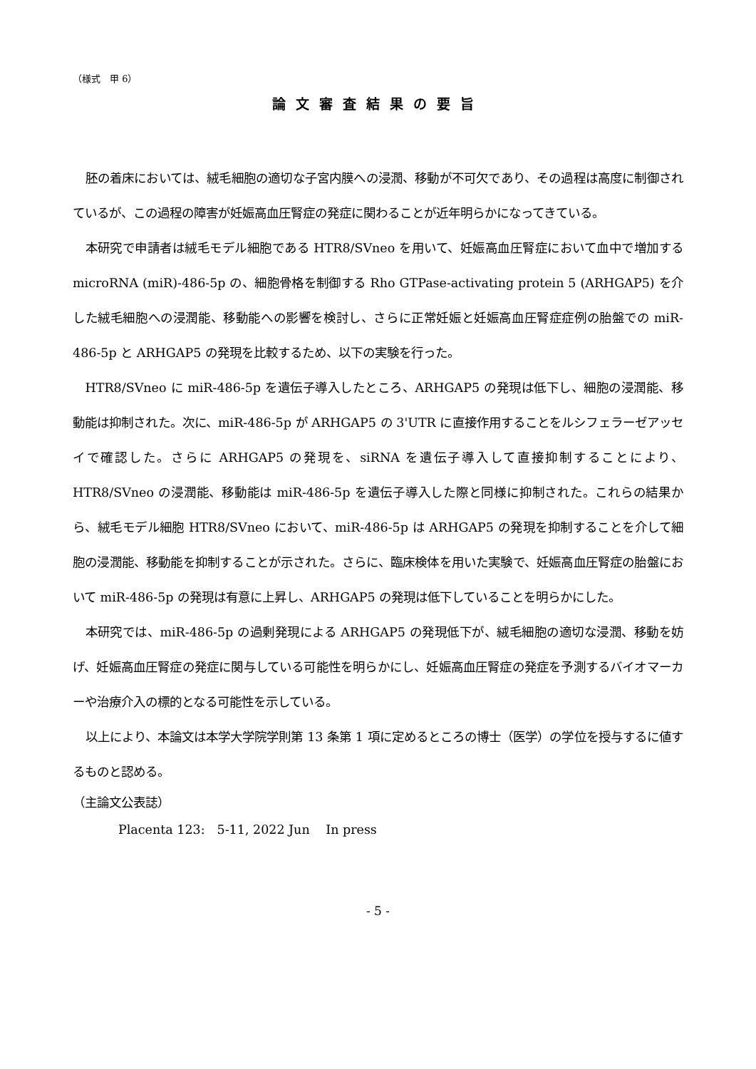（様式　甲 6）
論文審査結果の要旨
胚の着床においては、絨毛細胞の適切な子宮内膜への浸潤、移動が不可欠であり、その過程は高度に制御されているが、この過程の障害が妊娠高血圧腎症の発症に関わることが近年明らかになってきている。
本研究で申請者は絨毛モデル細胞である HTR8/SVneo を用いて、妊娠高血圧腎症において血中で増加する microRNA (miR)-486-5p の、細胞骨格を制御する Rho GTPase-activating protein 5 (ARHGAP5) を介した絨毛細胞への浸潤能、移動能への影響を検討し、さらに正常妊娠と妊娠高血圧腎症症例の胎盤での miR-486-5p と ARHGAP5 の発現を比較するため、以下の実験を行った。
HTR8/SVneo に miR-486-5p を遺伝子導入したところ、ARHGAP5 の発現は低下し、細胞の浸潤能、移動能は抑制された。次に、miR-486-5p が ARHGAP5 の 3'UTR に直接作用することをルシフェラーゼアッセイで確認した。さらに ARHGAP5 の発現を、siRNA を遺伝子導入して直接抑制することにより、HTR8/SVneo の浸潤能、移動能は miR-486-5p を遺伝子導入した際と同様に抑制された。これらの結果から、絨毛モデル細胞 HTR8/SVneo において、miR-486-5p は ARHGAP5 の発現を抑制することを介して細胞の浸潤能、移動能を抑制することが示された。さらに、臨床検体を用いた実験で、妊娠高血圧腎症の胎盤において miR-486-5p の発現は有意に上昇し、ARHGAP5 の発現は低下していることを明らかにした。
本研究では、miR-486-5p の過剰発現による ARHGAP5 の発現低下が、絨毛細胞の適切な浸潤、移動を妨げ、妊娠高血圧腎症の発症に関与している可能性を明らかにし、妊娠高血圧腎症の発症を予測するバイオマーカーや治療介入の標的となる可能性を示している。
以上により、本論文は本学大学院学則第 13 条第 1 項に定めるところの博士（医学）の学位を授与するに値するものと認める。
（主論文公表誌）
Placenta 123:　5-11, 2022 Jun　 In press
- 5 -